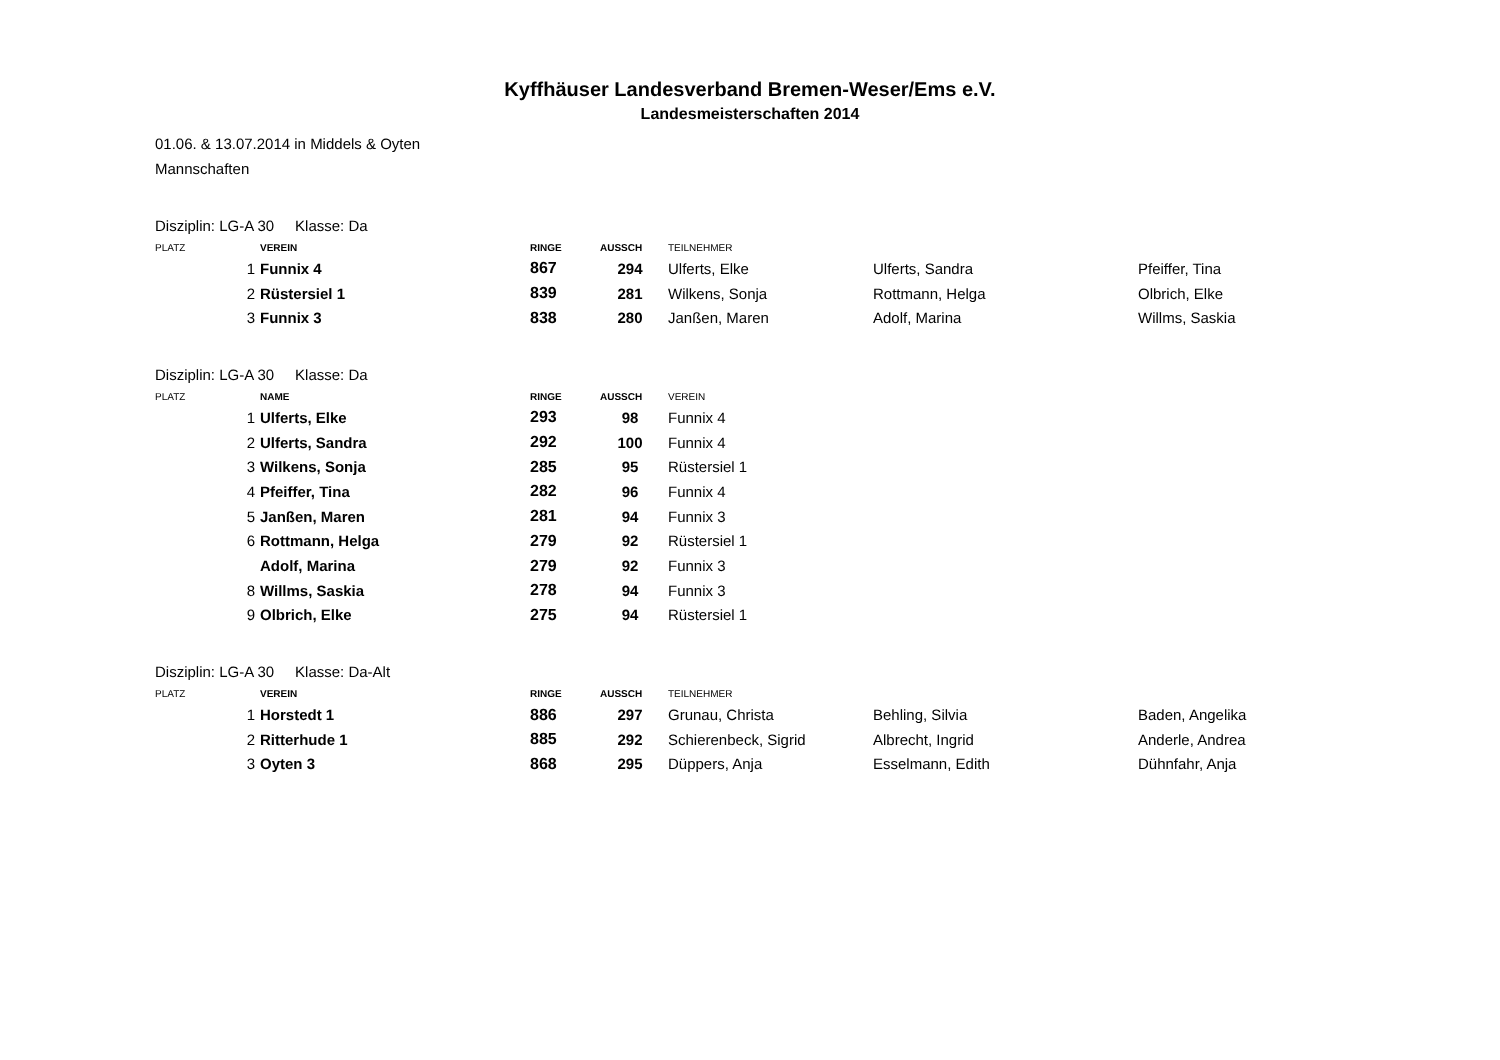Kyffhäuser Landesverband Bremen-Weser/Ems e.V.
Landesmeisterschaften 2014
01.06. & 13.07.2014 in Middels & Oyten
Mannschaften
Disziplin: LG-A 30 Klasse: Da
| PLATZ | VEREIN | RINGE | AUSSCH | TEILNEHMER | | |
| --- | --- | --- | --- | --- | --- | --- |
| 1 | Funnix 4 | 867 | 294 | Ulferts, Elke | Ulferts, Sandra | Pfeiffer, Tina |
| 2 | Rüstersiel 1 | 839 | 281 | Wilkens, Sonja | Rottmann, Helga | Olbrich, Elke |
| 3 | Funnix 3 | 838 | 280 | Janßen, Maren | Adolf, Marina | Willms, Saskia |
Disziplin: LG-A 30 Klasse: Da
| PLATZ | NAME | RINGE | AUSSCH | VEREIN |
| --- | --- | --- | --- | --- |
| 1 | Ulferts, Elke | 293 | 98 | Funnix 4 |
| 2 | Ulferts, Sandra | 292 | 100 | Funnix 4 |
| 3 | Wilkens, Sonja | 285 | 95 | Rüstersiel 1 |
| 4 | Pfeiffer, Tina | 282 | 96 | Funnix 4 |
| 5 | Janßen, Maren | 281 | 94 | Funnix 3 |
| 6 | Rottmann, Helga | 279 | 92 | Rüstersiel 1 |
| | Adolf, Marina | 279 | 92 | Funnix 3 |
| 8 | Willms, Saskia | 278 | 94 | Funnix 3 |
| 9 | Olbrich, Elke | 275 | 94 | Rüstersiel 1 |
Disziplin: LG-A 30 Klasse: Da-Alt
| PLATZ | VEREIN | RINGE | AUSSCH | TEILNEHMER | | |
| --- | --- | --- | --- | --- | --- | --- |
| 1 | Horstedt 1 | 886 | 297 | Grunau, Christa | Behling, Silvia | Baden, Angelika |
| 2 | Ritterhude 1 | 885 | 292 | Schierenbeck, Sigrid | Albrecht, Ingrid | Anderle, Andrea |
| 3 | Oyten 3 | 868 | 295 | Düppers, Anja | Esselmann, Edith | Dühnfahr, Anja |